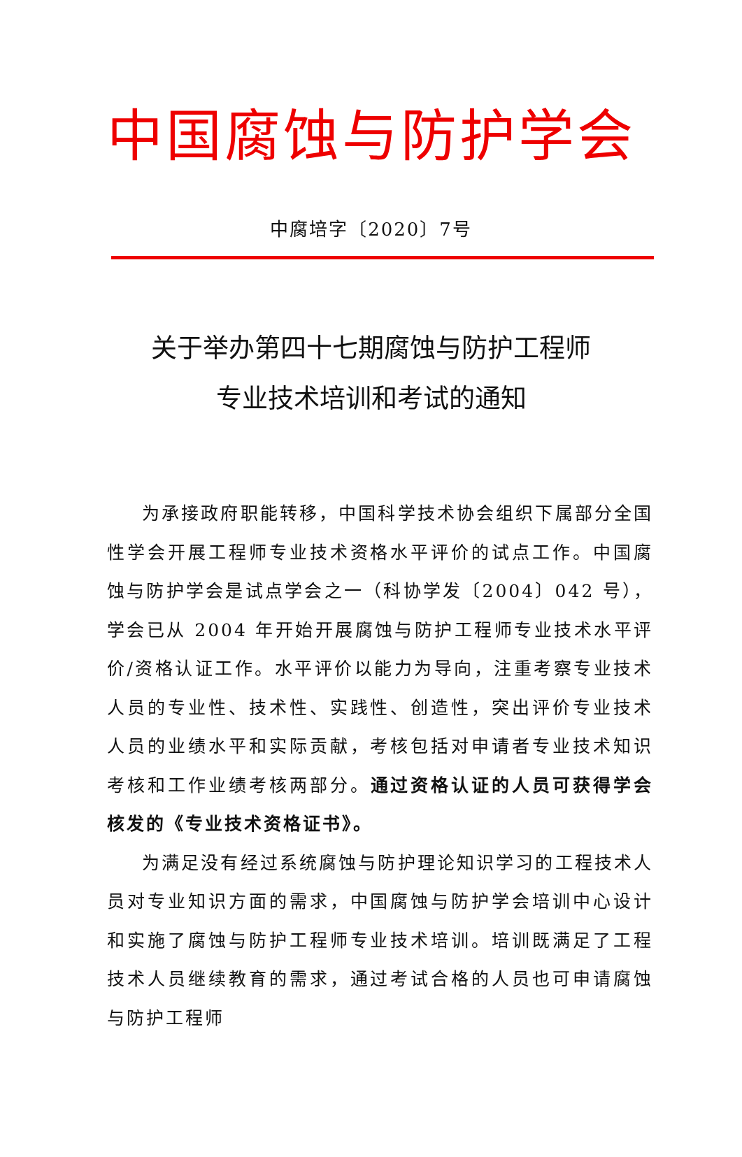中国腐蚀与防护学会
中腐培字〔2020〕7号
关于举办第四十七期腐蚀与防护工程师
专业技术培训和考试的通知
为承接政府职能转移，中国科学技术协会组织下属部分全国性学会开展工程师专业技术资格水平评价的试点工作。中国腐蚀与防护学会是试点学会之一（科协学发〔2004〕042 号），学会已从 2004 年开始开展腐蚀与防护工程师专业技术水平评价/资格认证工作。水平评价以能力为导向，注重考察专业技术人员的专业性、技术性、实践性、创造性，突出评价专业技术人员的业绩水平和实际贡献，考核包括对申请者专业技术知识考核和工作业绩考核两部分。通过资格认证的人员可获得学会核发的《专业技术资格证书》。
为满足没有经过系统腐蚀与防护理论知识学习的工程技术人员对专业知识方面的需求，中国腐蚀与防护学会培训中心设计和实施了腐蚀与防护工程师专业技术培训。培训既满足了工程技术人员继续教育的需求，通过考试合格的人员也可申请腐蚀与防护工程师